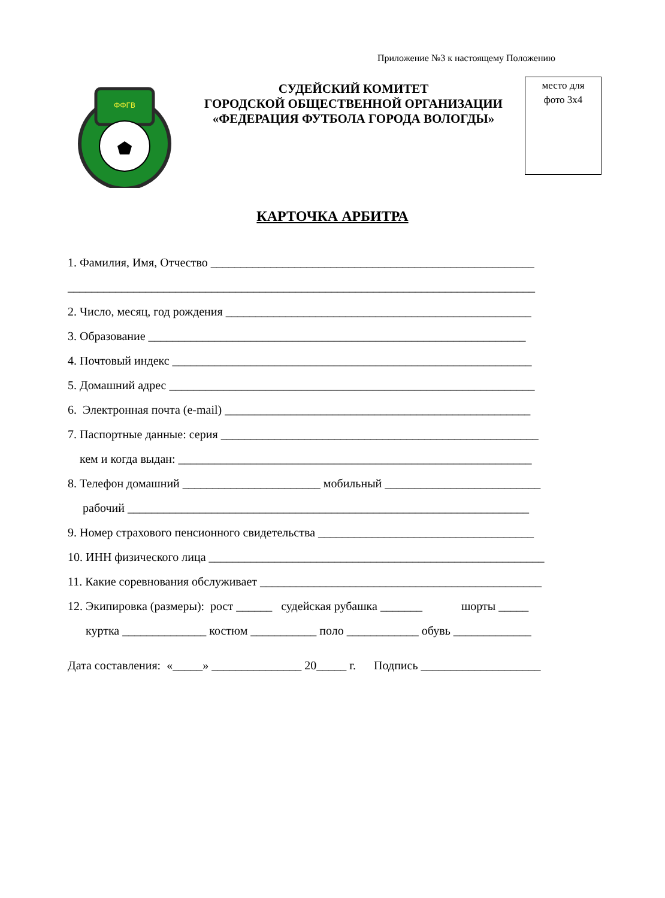Приложение №3 к настоящему Положению
ФФГВ
СУДЕЙСКИЙ КОМИТЕТ
ГОРОДСКОЙ ОБЩЕСТВЕННОЙ ОРГАНИЗАЦИИ
«ФЕДЕРАЦИЯ ФУТБОЛА ГОРОДА ВОЛОГДЫ»
место для
фото 3х4
КАРТОЧКА АРБИТРА
1. Фамилия, Имя, Отчество ______________________________________________________
______________________________________________________________________________
2. Число, месяц, год рождения ___________________________________________________
3. Образование _______________________________________________________________
4. Почтовый индекс ____________________________________________________________
5. Домашний адрес _____________________________________________________________
6. Электронная почта (e-mail) ___________________________________________________
7. Паспортные данные: серия _____________________________________________________
кем и когда выдан: ___________________________________________________________
8. Телефон домашний _______________________ мобильный __________________________
рабочий ___________________________________________________________________
9. Номер страхового пенсионного свидетельства ____________________________________
10. ИНН физического лица ________________________________________________________
11. Какие соревнования обслуживает _______________________________________________
12. Экипировка (размеры): рост ______ судейская рубашка _______ шорты _____
куртка ______________ костюм ___________ поло ____________ обувь _____________
Дата составления: «_____» _______________ 20_____ г. Подпись ____________________